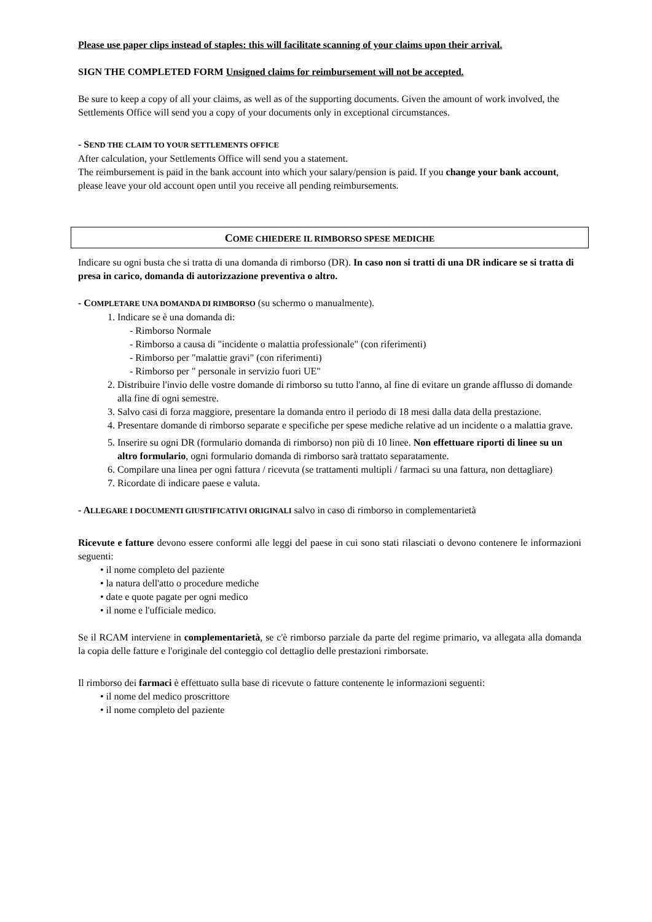Please use paper clips instead of staples: this will facilitate scanning of your claims upon their arrival.
SIGN THE COMPLETED FORM Unsigned claims for reimbursement will not be accepted.
Be sure to keep a copy of all your claims, as well as of the supporting documents. Given the amount of work involved, the Settlements Office will send you a copy of your documents only in exceptional circumstances.
- SEND THE CLAIM TO YOUR SETTLEMENTS OFFICE
After calculation, your Settlements Office will send you a statement.
The reimbursement is paid in the bank account into which your salary/pension is paid. If you change your bank account, please leave your old account open until you receive all pending reimbursements.
COME CHIEDERE IL RIMBORSO SPESE MEDICHE
Indicare su ogni busta che si tratta di una domanda di rimborso (DR). In caso non si tratti di una DR indicare se si tratta di presa in carico, domanda di autorizzazione preventiva o altro.
- COMPLETARE UNA DOMANDA DI RIMBORSO (su schermo o manualmente).
1. Indicare se è una domanda di:
- Rimborso Normale
- Rimborso a causa di "incidente o malattia professionale" (con riferimenti)
- Rimborso per "malattie gravi" (con riferimenti)
- Rimborso per " personale in servizio fuori UE"
2. Distribuire l'invio delle vostre domande di rimborso su tutto l'anno, al fine di evitare un grande afflusso di domande alla fine di ogni semestre.
3. Salvo casi di forza maggiore, presentare la domanda entro il periodo di 18 mesi dalla data della prestazione.
4. Presentare domande di rimborso separate e specifiche per spese mediche relative ad un incidente o a malattia grave.
5. Inserire su ogni DR (formulario domanda di rimborso) non più di 10 linee. Non effettuare riporti di linee su un altro formulario, ogni formulario domanda di rimborso sarà trattato separatamente.
6. Compilare una linea per ogni fattura / ricevuta (se trattamenti multipli / farmaci su una fattura, non dettagliare)
7. Ricordate di indicare paese e valuta.
- ALLEGARE I DOCUMENTI GIUSTIFICATIVI ORIGINALI salvo in caso di rimborso in complementarietà
Ricevute e fatture devono essere conformi alle leggi del paese in cui sono stati rilasciati o devono contenere le informazioni seguenti:
• il nome completo del paziente
• la natura dell'atto o procedure mediche
• date e quote pagate per ogni medico
• il nome e l'ufficiale medico.
Se il RCAM interviene in complementarietà, se c'è rimborso parziale da parte del regime primario, va allegata alla domanda la copia delle fatture e l'originale del conteggio col dettaglio delle prestazioni rimborsate.
Il rimborso dei farmaci è effettuato sulla base di ricevute o fatture contenente le informazioni seguenti:
• il nome del medico proscrittore
• il nome completo del paziente